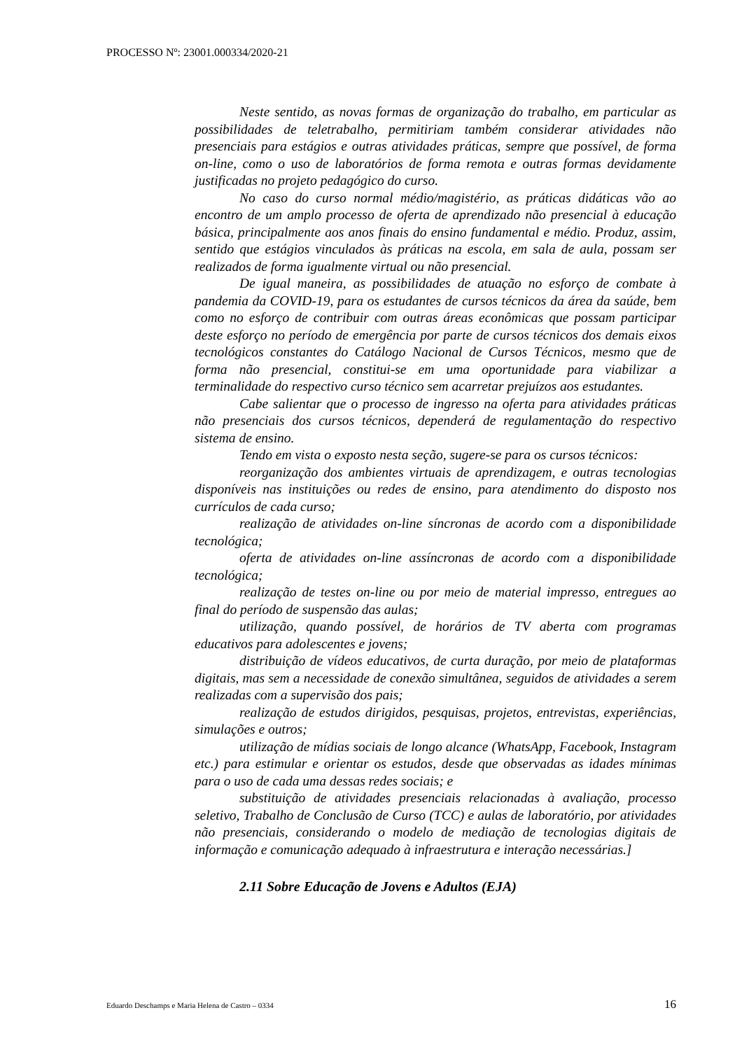PROCESSO Nº: 23001.000334/2020-21
Neste sentido, as novas formas de organização do trabalho, em particular as possibilidades de teletrabalho, permitiriam também considerar atividades não presenciais para estágios e outras atividades práticas, sempre que possível, de forma on-line, como o uso de laboratórios de forma remota e outras formas devidamente justificadas no projeto pedagógico do curso.
No caso do curso normal médio/magistério, as práticas didáticas vão ao encontro de um amplo processo de oferta de aprendizado não presencial à educação básica, principalmente aos anos finais do ensino fundamental e médio. Produz, assim, sentido que estágios vinculados às práticas na escola, em sala de aula, possam ser realizados de forma igualmente virtual ou não presencial.
De igual maneira, as possibilidades de atuação no esforço de combate à pandemia da COVID-19, para os estudantes de cursos técnicos da área da saúde, bem como no esforço de contribuir com outras áreas econômicas que possam participar deste esforço no período de emergência por parte de cursos técnicos dos demais eixos tecnológicos constantes do Catálogo Nacional de Cursos Técnicos, mesmo que de forma não presencial, constitui-se em uma oportunidade para viabilizar a terminalidade do respectivo curso técnico sem acarretar prejuízos aos estudantes.
Cabe salientar que o processo de ingresso na oferta para atividades práticas não presenciais dos cursos técnicos, dependerá de regulamentação do respectivo sistema de ensino.
Tendo em vista o exposto nesta seção, sugere-se para os cursos técnicos:
reorganização dos ambientes virtuais de aprendizagem, e outras tecnologias disponíveis nas instituições ou redes de ensino, para atendimento do disposto nos currículos de cada curso;
realização de atividades on-line síncronas de acordo com a disponibilidade tecnológica;
oferta de atividades on-line assíncronas de acordo com a disponibilidade tecnológica;
realização de testes on-line ou por meio de material impresso, entregues ao final do período de suspensão das aulas;
utilização, quando possível, de horários de TV aberta com programas educativos para adolescentes e jovens;
distribuição de vídeos educativos, de curta duração, por meio de plataformas digitais, mas sem a necessidade de conexão simultânea, seguidos de atividades a serem realizadas com a supervisão dos pais;
realização de estudos dirigidos, pesquisas, projetos, entrevistas, experiências, simulações e outros;
utilização de mídias sociais de longo alcance (WhatsApp, Facebook, Instagram etc.) para estimular e orientar os estudos, desde que observadas as idades mínimas para o uso de cada uma dessas redes sociais; e
substituição de atividades presenciais relacionadas à avaliação, processo seletivo, Trabalho de Conclusão de Curso (TCC) e aulas de laboratório, por atividades não presenciais, considerando o modelo de mediação de tecnologias digitais de informação e comunicação adequado à infraestrutura e interação necessárias.]
2.11 Sobre Educação de Jovens e Adultos (EJA)
Eduardo Deschamps e Maria Helena de Castro – 0334 16